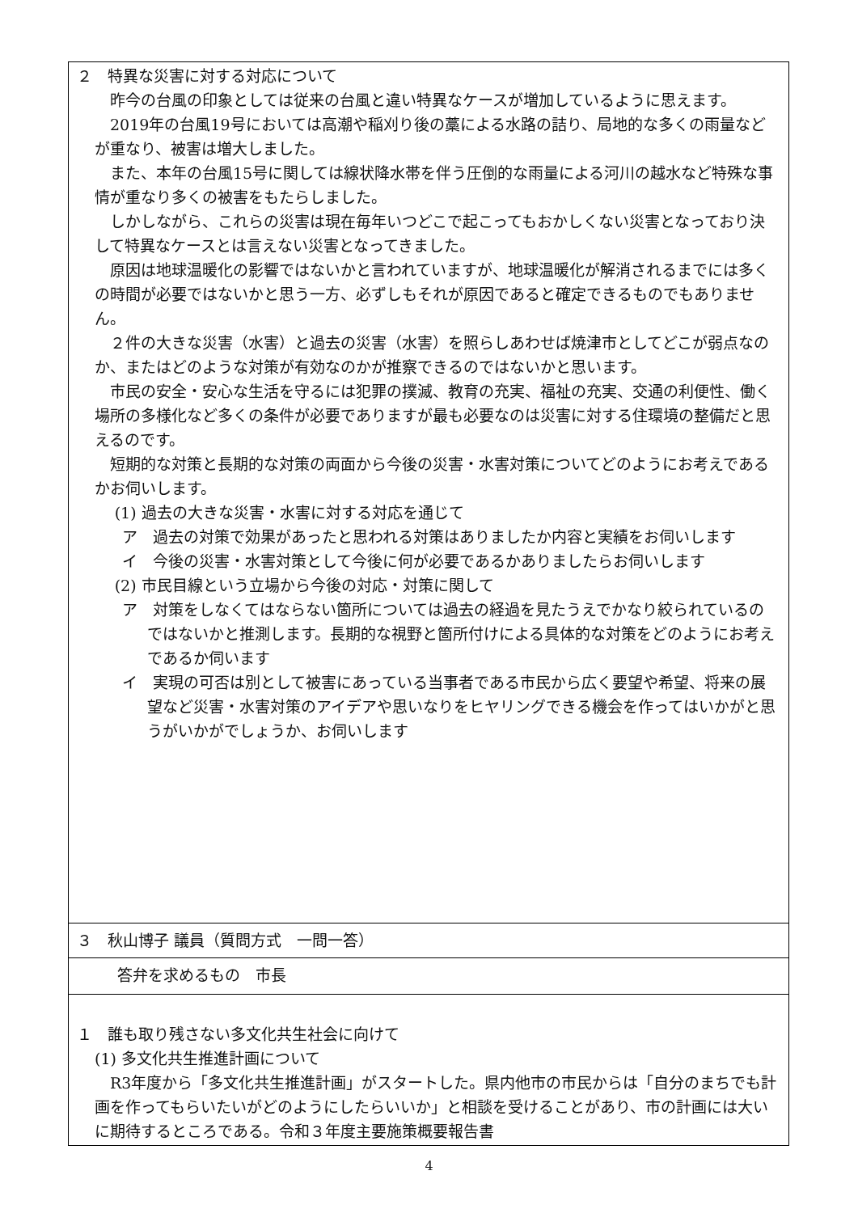| ２ 特異な災害に対する対応について 昨今の台風の印象としては従来の台風と違い特異なケースが増加しているように思えます。 2019年の台風19号においては高潮や稲刈り後の藁による水路の詰り、局地的な多くの雨量などが重なり、被害は増大しました。 また、本年の台風15号に関しては線状降水帯を伴う圧倒的な雨量による河川の越水など特殊な事情が重なり多くの被害をもたらしました。 しかしながら、これらの災害は現在毎年いつどこで起こってもおかしくない災害となっており決して特異なケースとは言えない災害となってきました。 原因は地球温暖化の影響ではないかと言われていますが、地球温暖化が解消されるまでには多くの時間が必要ではないかと思う一方、必ずしもそれが原因であると確定できるものでもありません。 ２件の大きな災害（水害）と過去の災害（水害）を照らしあわせば焼津市としてどこが弱点なのか、またはどのような対策が有効なのかが推察できるのではないかと思います。 市民の安全・安心な生活を守るには犯罪の撲滅、教育の充実、福祉の充実、交通の利便性、働く場所の多様化など多くの条件が必要でありますが最も必要なのは災害に対する住環境の整備だと思えるのです。 短期的な対策と長期的な対策の両面から今後の災害・水害対策についてどのようにお考えであるかお伺いします。 (1) 過去の大きな災害・水害に対する対応を通じて ア 過去の対策で効果があったと思われる対策はありましたか内容と実績をお伺いします イ 今後の災害・水害対策として今後に何が必要であるかありましたらお伺いします (2) 市民目線という立場から今後の対応・対策に関して ア 対策をしなくてはならない箇所については過去の経過を見たうえでかなり絞られているのではないかと推測します。長期的な視野と箇所付けによる具体的な対策をどのようにお考えであるか伺います イ 実現の可否は別として被害にあっている当事者である市民から広く要望や希望、将来の展望など災害・水害対策のアイデアや思いなりをヒヤリングできる機会を作ってはいかがと思うがいかがでしょうか、お伺いします |
| ３ 秋山博子 議員（質問方式 一問一答） |
| 答弁を求めるもの 市長 |
| １ 誰も取り残さない多文化共生社会に向けて (1) 多文化共生推進計画について R3年度から「多文化共生推進計画」がスタートした。県内他市の市民からは「自分のまちでも計画を作ってもらいたいがどのようにしたらいいか」と相談を受けることがあり、市の計画には大いに期待するところである。令和３年度主要施策概要報告書 |
4